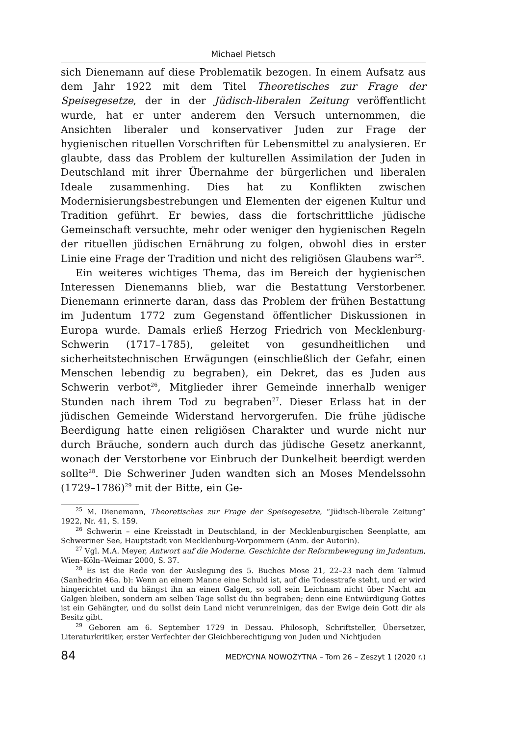Michael Pietsch
sich Dienemann auf diese Problematik bezogen. In einem Aufsatz aus dem Jahr 1922 mit dem Titel Theoretisches zur Frage der Speisegesetze, der in der Jüdisch-liberalen Zeitung veröffentlicht wurde, hat er unter anderem den Versuch unternommen, die Ansichten liberaler und konservativer Juden zur Frage der hygienischen rituellen Vorschriften für Lebensmittel zu analysieren. Er glaubte, dass das Problem der kulturellen Assimilation der Juden in Deutschland mit ihrer Übernahme der bürgerlichen und liberalen Ideale zusammenhing. Dies hat zu Konflikten zwischen Modernisierungsbestrebungen und Elementen der eigenen Kultur und Tradition geführt. Er bewies, dass die fortschrittliche jüdische Gemeinschaft versuchte, mehr oder weniger den hygienischen Regeln der rituellen jüdischen Ernährung zu folgen, obwohl dies in erster Linie eine Frage der Tradition und nicht des religiösen Glaubens war<sup>25</sup>.
Ein weiteres wichtiges Thema, das im Bereich der hygienischen Interessen Dienemanns blieb, war die Bestattung Verstorbener. Dienemann erinnerte daran, dass das Problem der frühen Bestattung im Judentum 1772 zum Gegenstand öffentlicher Diskussionen in Europa wurde. Damals erließ Herzog Friedrich von Mecklenburg-Schwerin (1717–1785), geleitet von gesundheitlichen und sicherheitstechnischen Erwägungen (einschließlich der Gefahr, einen Menschen lebendig zu begraben), ein Dekret, das es Juden aus Schwerin verbot<sup>26</sup>, Mitglieder ihrer Gemeinde innerhalb weniger Stunden nach ihrem Tod zu begraben<sup>27</sup>. Dieser Erlass hat in der jüdischen Gemeinde Widerstand hervorgerufen. Die frühe jüdische Beerdigung hatte einen religiösen Charakter und wurde nicht nur durch Bräuche, sondern auch durch das jüdische Gesetz anerkannt, wonach der Verstorbene vor Einbruch der Dunkelheit beerdigt werden sollte<sup>28</sup>. Die Schweriner Juden wandten sich an Moses Mendelssohn (1729–1786)<sup>29</sup> mit der Bitte, ein Ge-
<sup>25</sup> M. Dienemann, Theoretisches zur Frage der Speisegesetze, “Jüdisch-liberale Zeitung” 1922, Nr. 41, S. 159.
<sup>26</sup> Schwerin – eine Kreisstadt in Deutschland, in der Mecklenburgischen Seenplatte, am Schweriner See, Hauptstadt von Mecklenburg-Vorpommern (Anm. der Autorin).
<sup>27</sup> Vgl. M.A. Meyer, Antwort auf die Moderne. Geschichte der Reformbewegung im Judentum, Wien–Köln–Weimar 2000, S. 37.
<sup>28</sup> Es ist die Rede von der Auslegung des 5. Buches Mose 21, 22–23 nach dem Talmud (Sanhedrin 46a. b): Wenn an einem Manne eine Schuld ist, auf die Todesstrafe steht, und er wird hingerichtet und du hängst ihn an einen Galgen, so soll sein Leichnam nicht über Nacht am Galgen bleiben, sondern am selben Tage sollst du ihn begraben; denn eine Entwürdigung Gottes ist ein Gehängter, und du sollst dein Land nicht verunreinigen, das der Ewige dein Gott dir als Besitz gibt.
<sup>29</sup> Geboren am 6. September 1729 in Dessau. Philosoph, Schriftsteller, Übersetzer, Literaturkritiker, erster Verfechter der Gleichberechtigung von Juden und Nichtjuden
84 MEDYCYNA NOWOŻYTNA – Tom 26 – Zeszyt 1 (2020 r.)